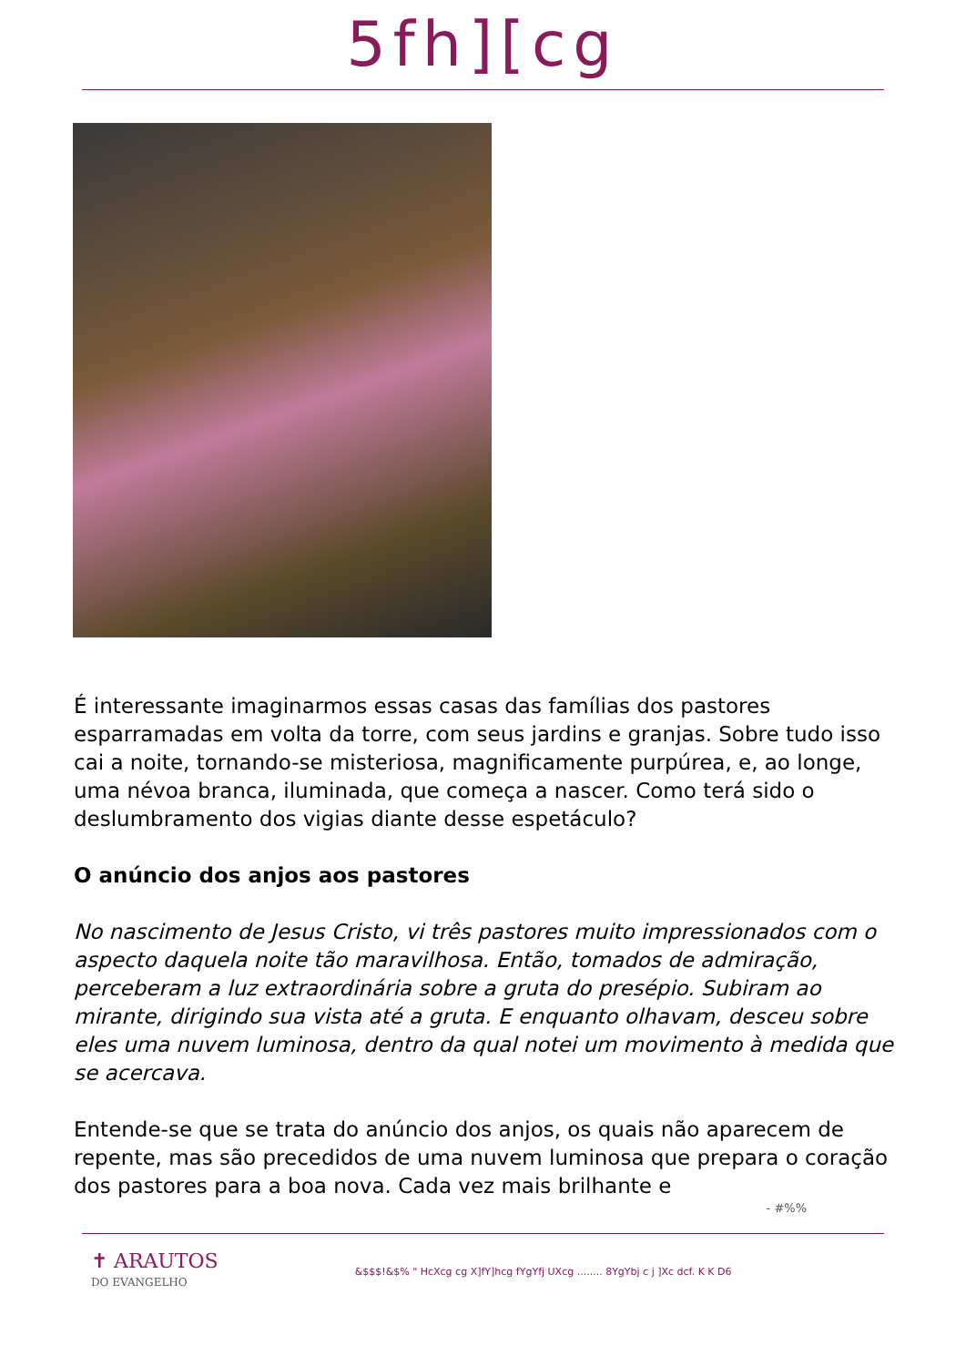5fh][cg
É interessante imaginarmos essas casas das famílias dos pastores esparramadas em volta da torre, com seus jardins e granjas. Sobre tudo isso cai a noite, tornando-se misteriosa, magnificamente purpúrea, e, ao longe, uma névoa branca, iluminada, que começa a nascer. Como terá sido o deslumbramento dos vigias diante desse espetáculo?
O anúncio dos anjos aos pastores
No nascimento de Jesus Cristo, vi três pastores muito impressionados com o aspecto daquela noite tão maravilhosa. Então, tomados de admiração, perceberam a luz extraordinária sobre a gruta do presépio. Subiram ao mirante, dirigindo sua vista até a gruta. E enquanto olhavam, desceu sobre eles uma nuvem luminosa, dentro da qual notei um movimento à medida que se acercava.
Entende-se que se trata do anúncio dos anjos, os quais não aparecem de repente, mas são precedidos de uma nuvem luminosa que prepara o coração dos pastores para a boa nova. Cada vez mais brilhante e
- #%%
✝ ARAUTOS
DO EVANGELHO
&$$$!&$% " HcXcg cg X]fY]hcg fYgYfj UXcg ........ 8YgYbj c j ]Xc dcf. K K D6